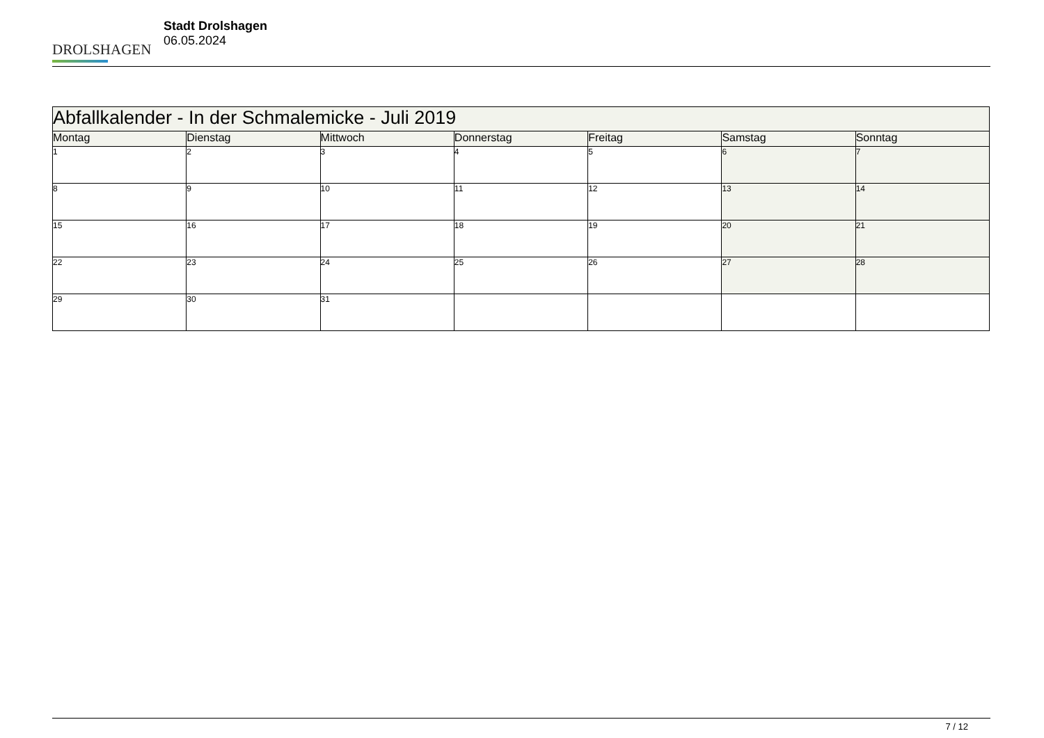DROLSHAGEN
Stadt Drolshagen
06.05.2024
| Abfallkalender - In der Schmalemicke - Juli 2019 | | | | | | |
| --- | --- | --- | --- | --- | --- | --- |
| Montag | Dienstag | Mittwoch | Donnerstag | Freitag | Samstag | Sonntag |
| 1 | 2 | 3 | 4 | 5 | 6 | 7 |
| 8 | 9 | 10 | 11 | 12 | 13 | 14 |
| 15 | 16 | 17 | 18 | 19 | 20 | 21 |
| 22 | 23 | 24 | 25 | 26 | 27 | 28 |
| 29 | 30 | 31 | | | | |
7 / 12